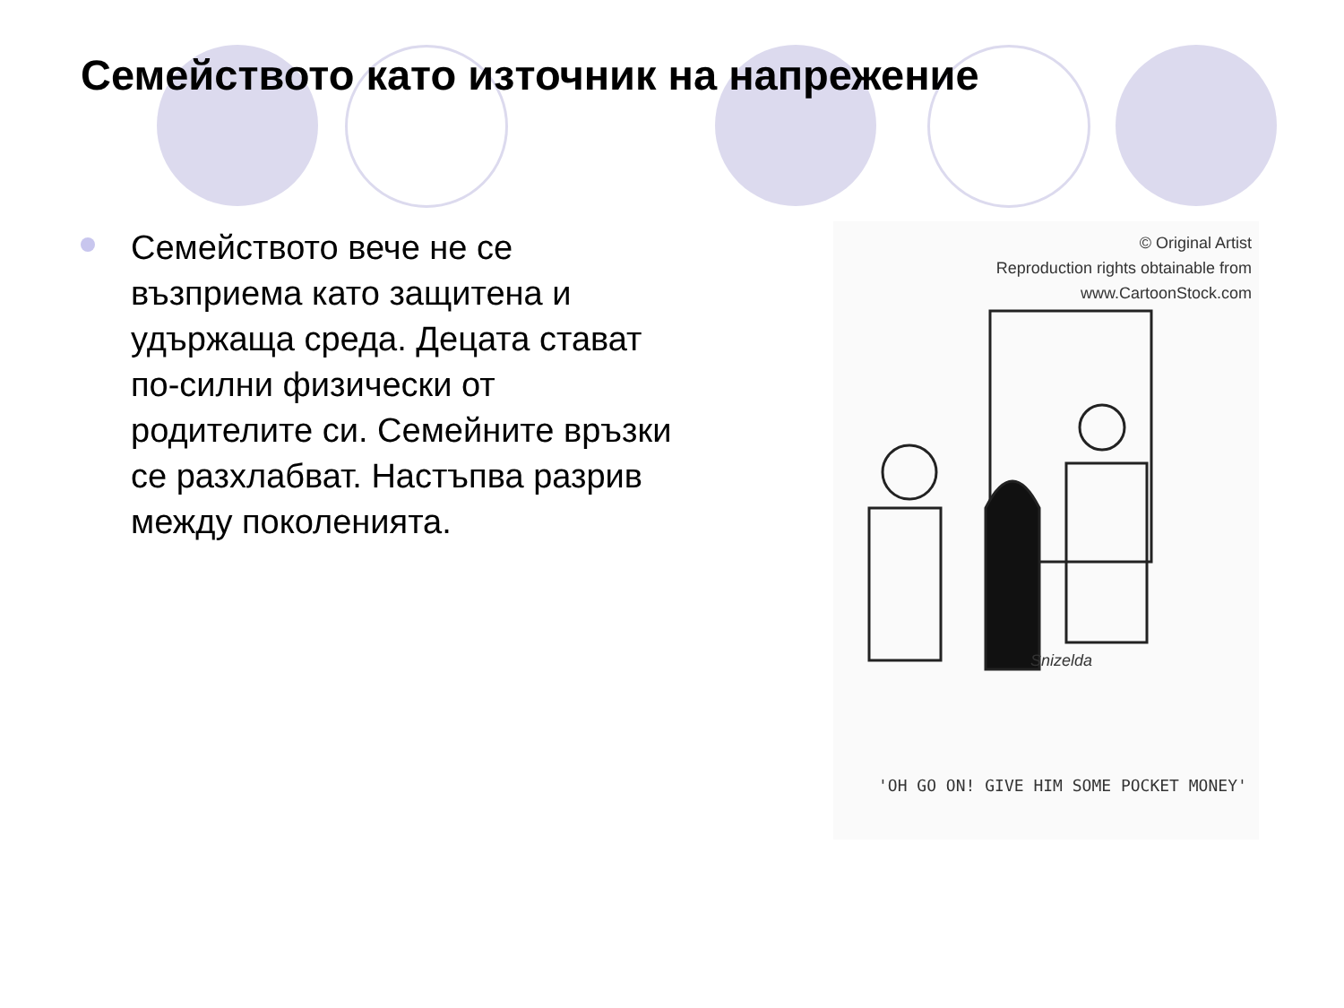Семейството като източник на напрежение
Семейството вече не се възприема като защитена и удържаща среда. Децата стават по-силни физически от родителите си. Семейните връзки се разхлабват. Настъпва разрив между поколенията.
© Original Artist
Reproduction rights obtainable from
www.CartoonStock.com
Snizelda
'OH GO ON! GIVE HIM SOME POCKET MONEY'